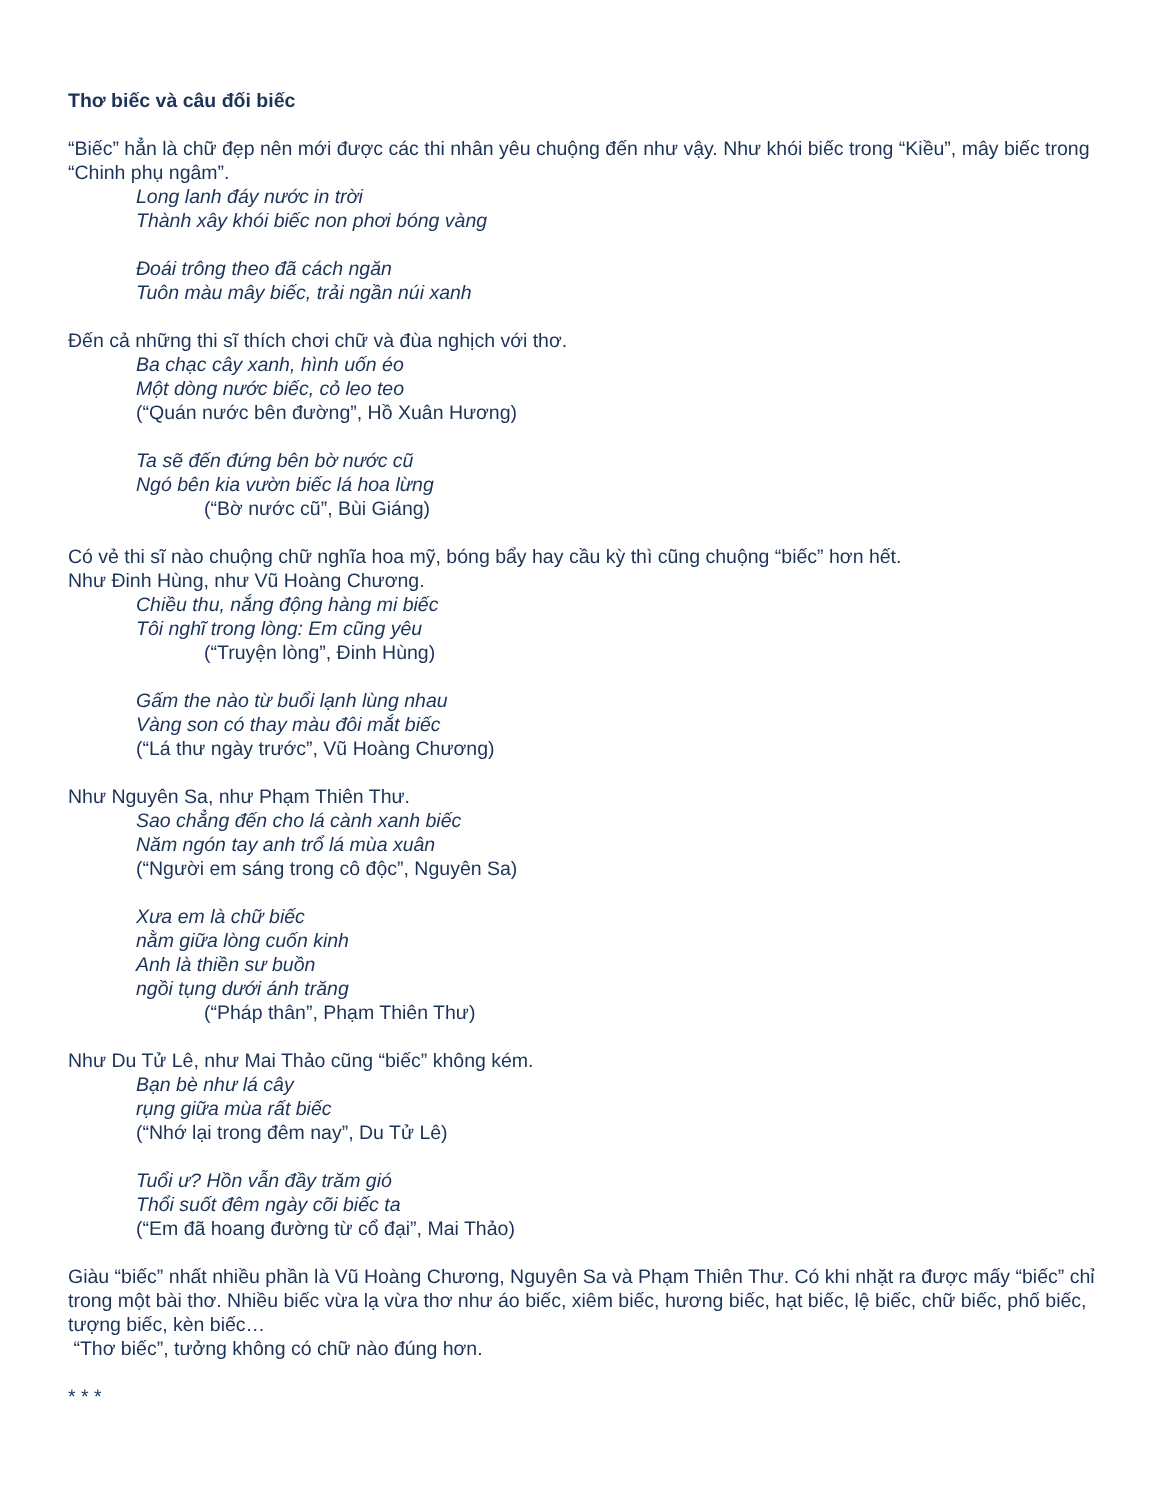Thơ biếc và câu đối biếc
“Biếc” hẳn là chữ đẹp nên mới được các thi nhân yêu chuộng đến như vậy. Như khói biếc trong “Kiều”, mây biếc trong “Chinh phụ ngâm”.
Long lanh đáy nước in trời
Thành xây khói biếc non phơi bóng vàng
Đoái trông theo đã cách ngăn
Tuôn màu mây biếc, trải ngần núi xanh
Đến cả những thi sĩ thích chơi chữ và đùa nghịch với thơ.
Ba chạc cây xanh, hình uốn éo
Một dòng nước biếc, cỏ leo teo
(“Quán nước bên đường”, Hồ Xuân Hương)
Ta sẽ đến đứng bên bờ nước cũ
Ngó bên kia vườn biếc lá hoa lừng
(“Bờ nước cũ”, Bùi Giáng)
Có vẻ thi sĩ nào chuộng chữ nghĩa hoa mỹ, bóng bẩy hay cầu kỳ thì cũng chuộng “biếc” hơn hết.
Như Đinh Hùng, như Vũ Hoàng Chương.
Chiều thu, nắng động hàng mi biếc
Tôi nghĩ trong lòng: Em cũng yêu
(“Truyện lòng”, Đinh Hùng)
Gấm the nào từ buổi lạnh lùng nhau
Vàng son có thay màu đôi mắt biếc
(“Lá thư ngày trước”, Vũ Hoàng Chương)
Như Nguyên Sa, như Phạm Thiên Thư.
Sao chẳng đến cho lá cành xanh biếc
Năm ngón tay anh trổ lá mùa xuân
(“Người em sáng trong cô độc”, Nguyên Sa)
Xưa em là chữ biếc
nằm giữa lòng cuốn kinh
Anh là thiền sư buồn
ngồi tụng dưới ánh trăng
(“Pháp thân”, Phạm Thiên Thư)
Như Du Tử Lê, như Mai Thảo cũng “biếc” không kém.
Bạn bè như lá cây
rụng giữa mùa rất biếc
(“Nhớ lại trong đêm nay”, Du Tử Lê)
Tuổi ư? Hồn vẫn đầy trăm gió
Thổi suốt đêm ngày cõi biếc ta
(“Em đã hoang đường từ cổ đại”, Mai Thảo)
Giàu “biếc” nhất nhiều phần là Vũ Hoàng Chương, Nguyên Sa và Phạm Thiên Thư. Có khi nhặt ra được mấy “biếc” chỉ trong một bài thơ. Nhiều biếc vừa lạ vừa thơ như áo biếc, xiêm biếc, hương biếc, hạt biếc, lệ biếc, chữ biếc, phố biếc, tượng biếc, kèn biếc…
“Thơ biếc”, tưởng không có chữ nào đúng hơn.
* * *